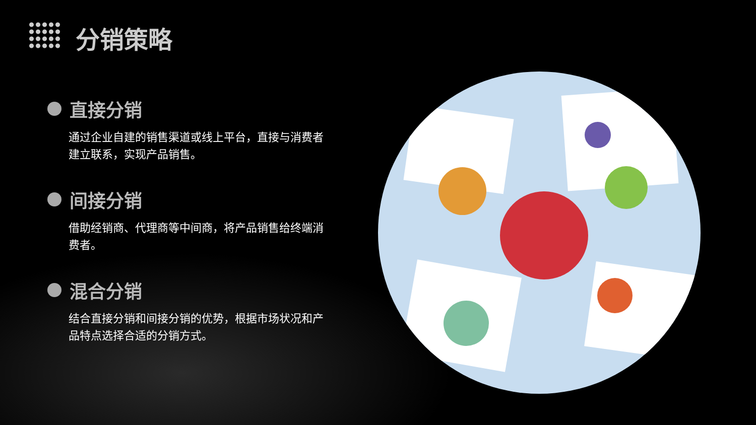分销策略
直接分销
通过企业自建的销售渠道或线上平台，直接与消费者建立联系，实现产品销售。
间接分销
借助经销商、代理商等中间商，将产品销售给终端消费者。
混合分销
结合直接分销和间接分销的优势，根据市场状况和产品特点选择合适的分销方式。